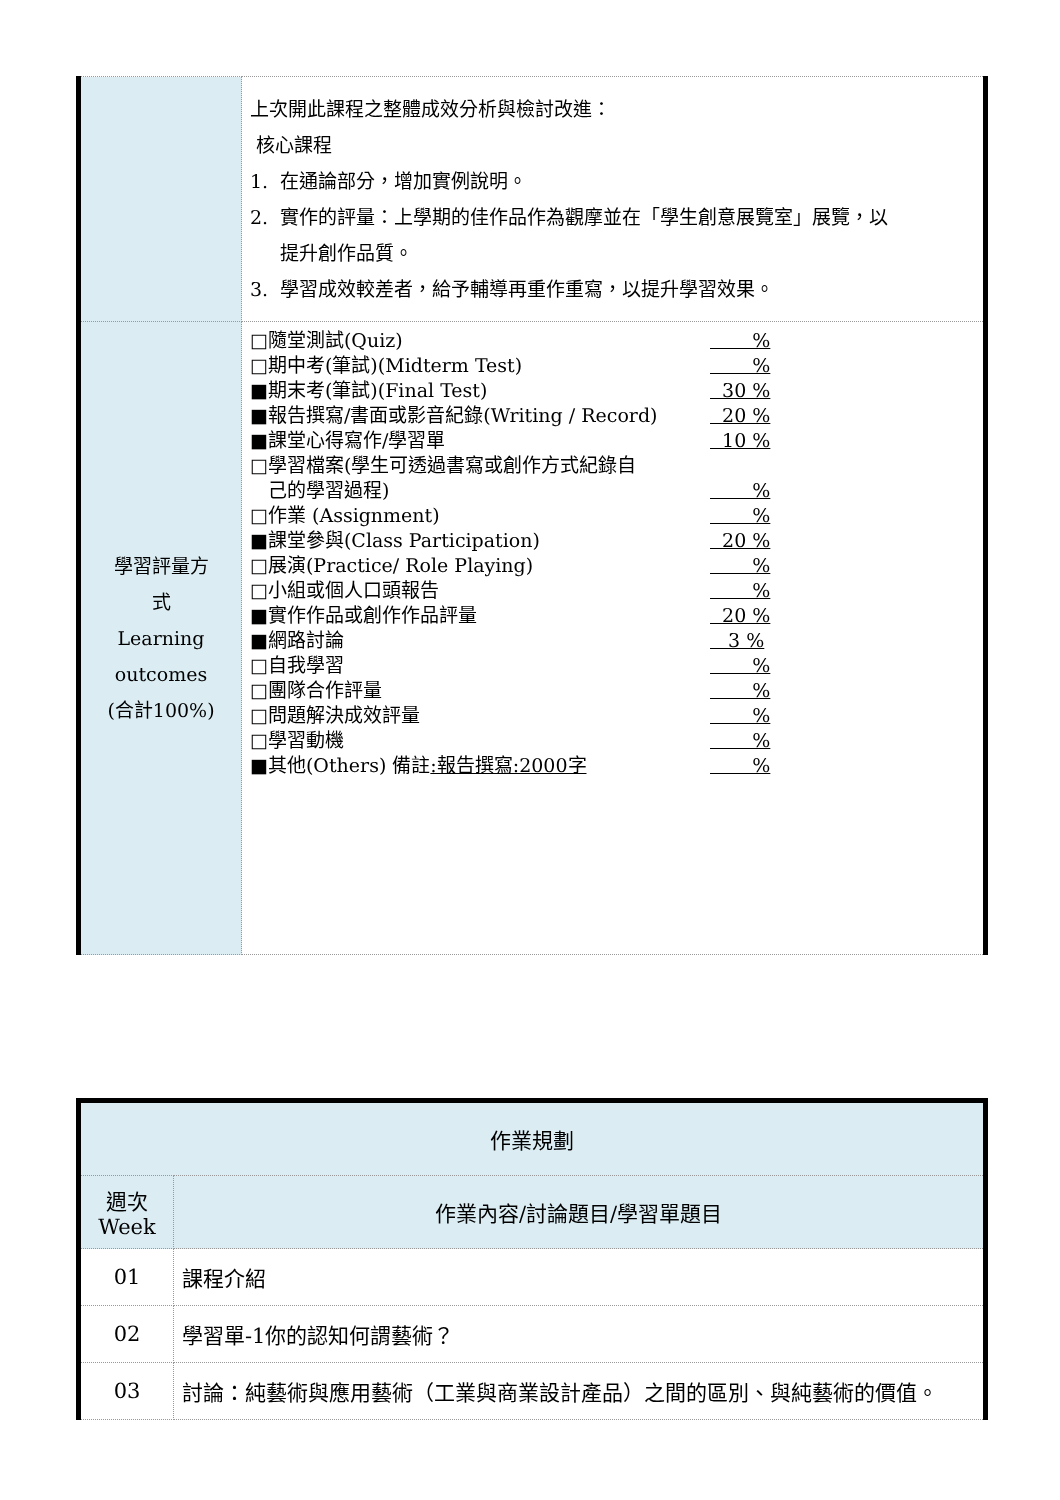| | 上次開此課程之整體成效分析與檢討改進： 核心課程 1. 在通論部分，增加實例說明。 2. 實作的評量：上學期的佳作品作為觀摩並在「學生創意展覽室」展覽，以 提升創作品質。 3. 學習成效較差者，給予輔導再重作重寫，以提升學習效果。 |
| 學習評量方 式 Learning outcomes (合計100%) | □隨堂測試(Quiz) % □期中考(筆試)(Midterm Test) % ■期末考(筆試)(Final Test) 30 % ■報告撰寫/書面或影音紀錄(Writing / Record) 20 % ■課堂心得寫作/學習單 10 % □學習檔案(學生可透過書寫或創作方式紀錄自 己的學習過程) % □作業 (Assignment) % ■課堂參與(Class Participation) 20 % □展演(Practice/ Role Playing) % □小組或個人口頭報告 % ■實作作品或創作作品評量 20 % ■網路討論 3 % □自我學習 % □團隊合作評量 % □問題解決成效評量 % □學習動機 % ■其他(Others) 備註 :報告撰寫:2000字 % |
| 作業規劃 | |
| --- | --- |
| 週次 Week | 作業內容/討論題目/學習單題目 |
| 01 | 課程介紹 |
| 02 | 學習單-1你的認知何謂藝術？ |
| 03 | 討論：純藝術與應用藝術（工業與商業設計產品）之間的區別、與純藝術的價值。 |